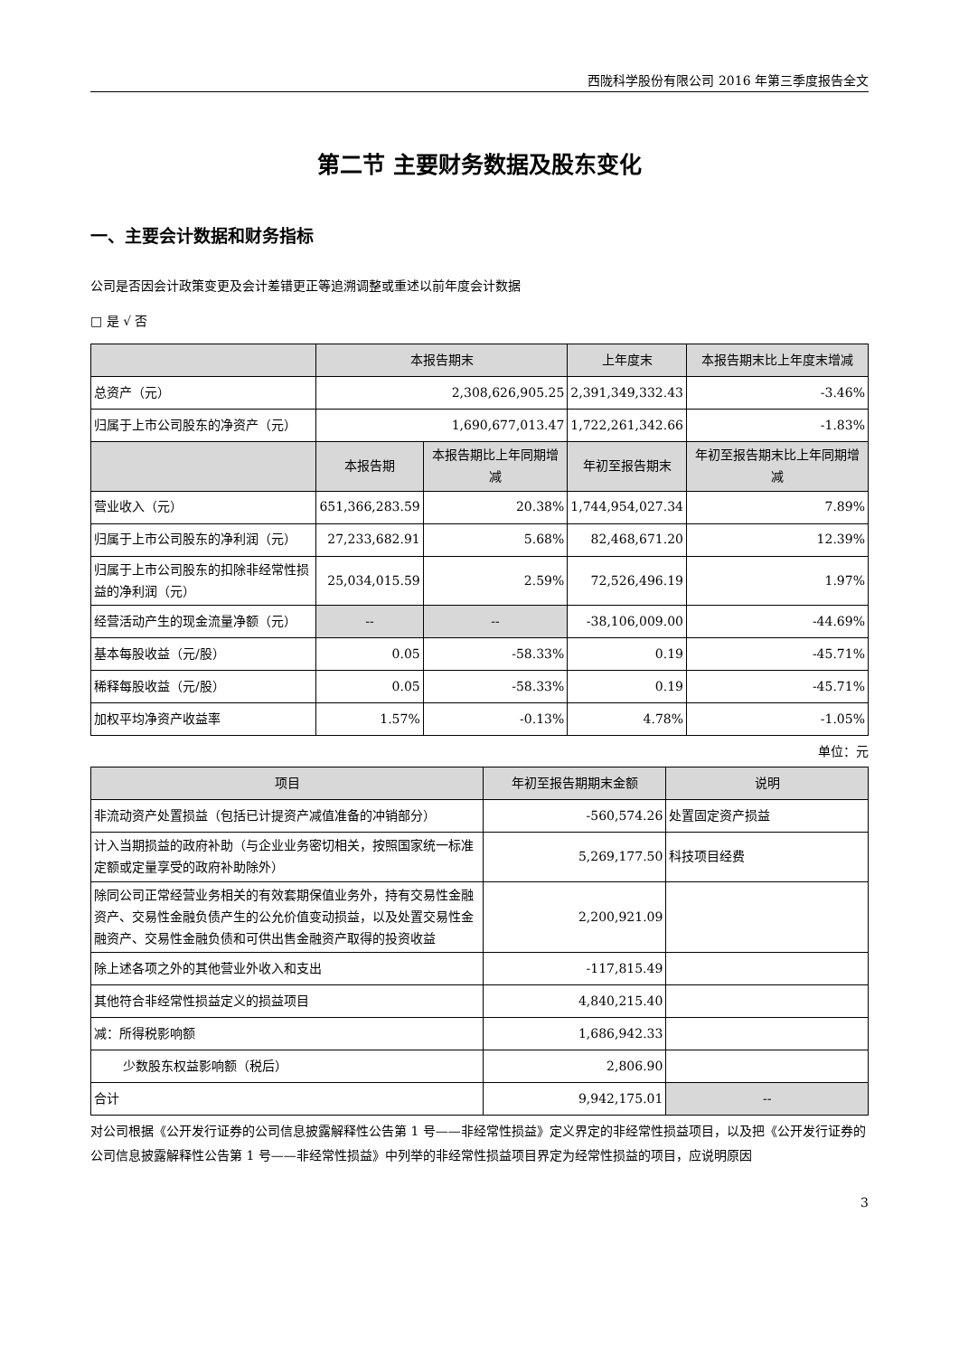西陇科学股份有限公司 2016 年第三季度报告全文
第二节 主要财务数据及股东变化
一、主要会计数据和财务指标
公司是否因会计政策变更及会计差错更正等追溯调整或重述以前年度会计数据
□ 是 √ 否
| | 本报告期末 | | 上年度末 | 本报告期末比上年度末增减 |
| --- | --- | --- | --- | --- |
| 总资产（元） | 2,308,626,905.25 | | 2,391,349,332.43 | -3.46% |
| 归属于上市公司股东的净资产（元） | 1,690,677,013.47 | | 1,722,261,342.66 | -1.83% |
| | 本报告期 | 本报告期比上年同期增减 | 年初至报告期末 | 年初至报告期末比上年同期增减 |
| 营业收入（元） | 651,366,283.59 | 20.38% | 1,744,954,027.34 | 7.89% |
| 归属于上市公司股东的净利润（元） | 27,233,682.91 | 5.68% | 82,468,671.20 | 12.39% |
| 归属于上市公司股东的扣除非经常性损益的净利润（元） | 25,034,015.59 | 2.59% | 72,526,496.19 | 1.97% |
| 经营活动产生的现金流量净额（元） | -- | -- | -38,106,009.00 | -44.69% |
| 基本每股收益（元/股） | 0.05 | -58.33% | 0.19 | -45.71% |
| 稀释每股收益（元/股） | 0.05 | -58.33% | 0.19 | -45.71% |
| 加权平均净资产收益率 | 1.57% | -0.13% | 4.78% | -1.05% |
单位：元
| 项目 | 年初至报告期期末金额 | 说明 |
| --- | --- | --- |
| 非流动资产处置损益（包括已计提资产减值准备的冲销部分） | -560,574.26 | 处置固定资产损益 |
| 计入当期损益的政府补助（与企业业务密切相关，按照国家统一标准定额或定量享受的政府补助除外） | 5,269,177.50 | 科技项目经费 |
| 除同公司正常经营业务相关的有效套期保值业务外，持有交易性金融资产、交易性金融负债产生的公允价值变动损益，以及处置交易性金融资产、交易性金融负债和可供出售金融资产取得的投资收益 | 2,200,921.09 | |
| 除上述各项之外的其他营业外收入和支出 | -117,815.49 | |
| 其他符合非经常性损益定义的损益项目 | 4,840,215.40 | |
| 减：所得税影响额 | 1,686,942.33 | |
| 少数股东权益影响额（税后） | 2,806.90 | |
| 合计 | 9,942,175.01 | -- |
对公司根据《公开发行证券的公司信息披露解释性公告第 1 号——非经常性损益》定义界定的非经常性损益项目，以及把《公开发行证券的公司信息披露解释性公告第 1 号——非经常性损益》中列举的非经常性损益项目界定为经常性损益的项目，应说明原因
3